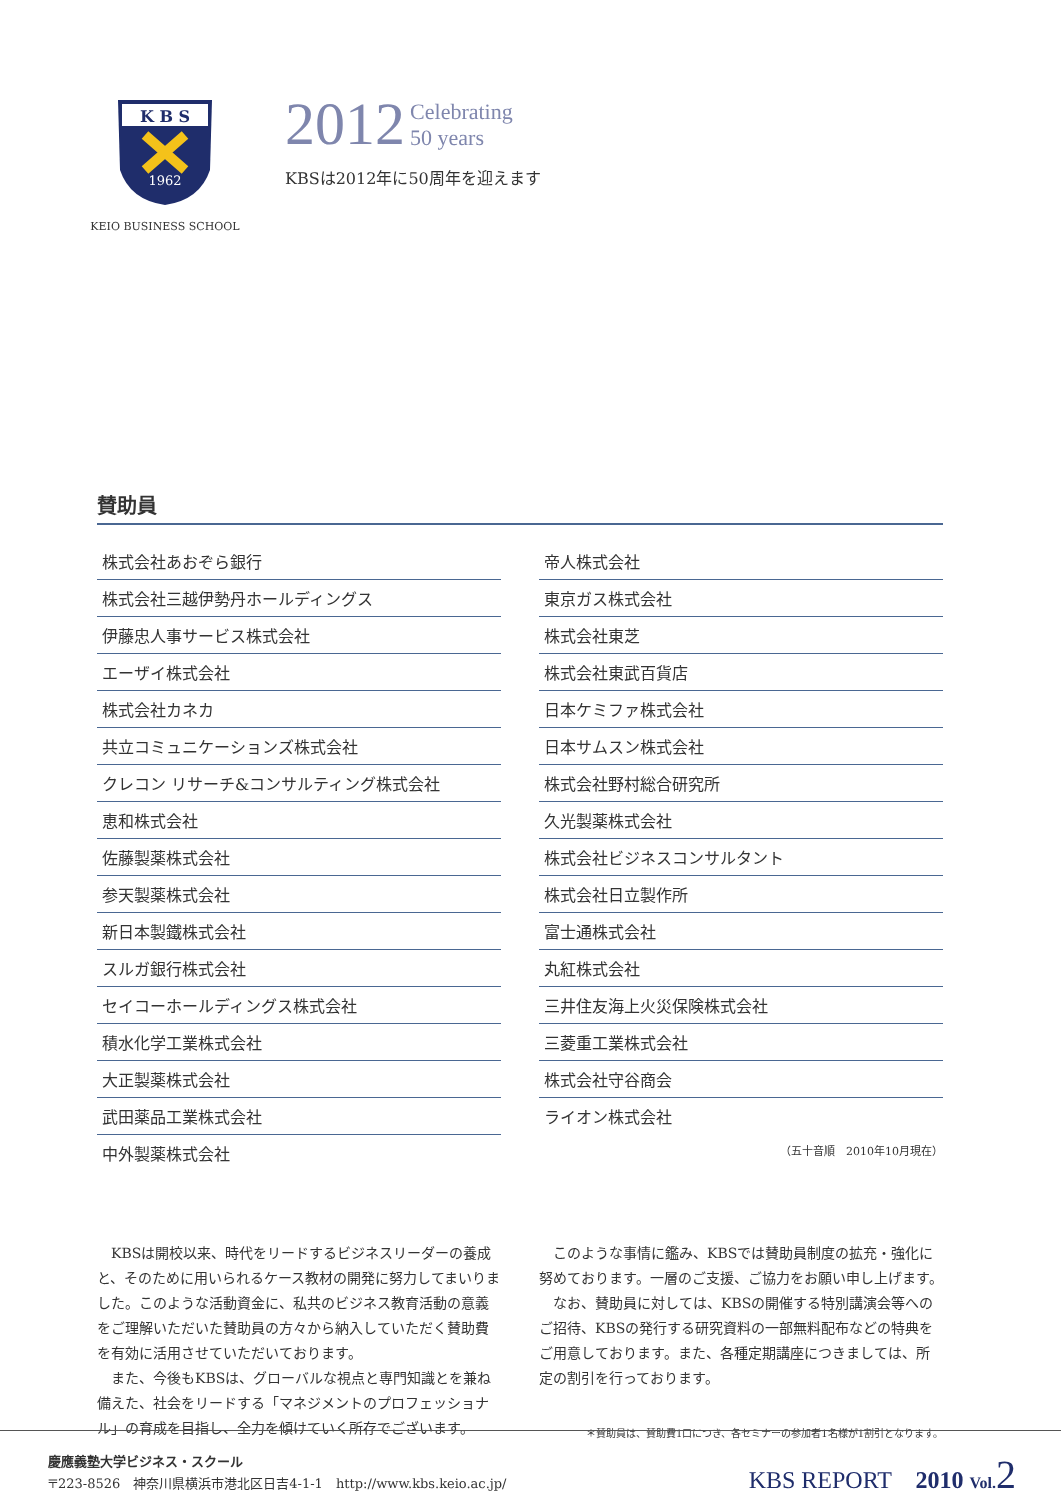K B S
1962
KEIO BUSINESS SCHOOL
2012 Celebrating
50 years
KBSは2012年に50周年を迎えます
賛助員
| 株式会社あおぞら銀行 |
| 株式会社三越伊勢丹ホールディングス |
| 伊藤忠人事サービス株式会社 |
| エーザイ株式会社 |
| 株式会社カネカ |
| 共立コミュニケーションズ株式会社 |
| クレコン リサーチ&コンサルティング株式会社 |
| 恵和株式会社 |
| 佐藤製薬株式会社 |
| 参天製薬株式会社 |
| 新日本製鐵株式会社 |
| スルガ銀行株式会社 |
| セイコーホールディングス株式会社 |
| 積水化学工業株式会社 |
| 大正製薬株式会社 |
| 武田薬品工業株式会社 |
| 中外製薬株式会社 |
| 帝人株式会社 |
| 東京ガス株式会社 |
| 株式会社東芝 |
| 株式会社東武百貨店 |
| 日本ケミファ株式会社 |
| 日本サムスン株式会社 |
| 株式会社野村総合研究所 |
| 久光製薬株式会社 |
| 株式会社ビジネスコンサルタント |
| 株式会社日立製作所 |
| 富士通株式会社 |
| 丸紅株式会社 |
| 三井住友海上火災保険株式会社 |
| 三菱重工業株式会社 |
| 株式会社守谷商会 |
| ライオン株式会社 |
（五十音順　2010年10月現在）
　KBSは開校以来、時代をリードするビジネスリーダーの養成と、そのために用いられるケース教材の開発に努力してまいりました。このような活動資金に、私共のビジネス教育活動の意義をご理解いただいた賛助員の方々から納入していただく賛助費を有効に活用させていただいております。
　また、今後もKBSは、グローバルな視点と専門知識とを兼ね備えた、社会をリードする「マネジメントのプロフェッショナル」の育成を目指し、全力を傾けていく所存でございます。
　このような事情に鑑み、KBSでは賛助員制度の拡充・強化に努めております。一層のご支援、ご協力をお願い申し上げます。
　なお、賛助員に対しては、KBSの開催する特別講演会等へのご招待、KBSの発行する研究資料の一部無料配布などの特典をご用意しております。また、各種定期講座につきましては、所定の割引を行っております。
＊賛助員は、賛助費1口につき、各セミナーの参加者1名様が1割引となります。
慶應義塾大学ビジネス・スクール
〒223-8526　神奈川県横浜市港北区日吉4-1-1　http://www.kbs.keio.ac.jp/
KBS REPORT　2010 Vol. 2